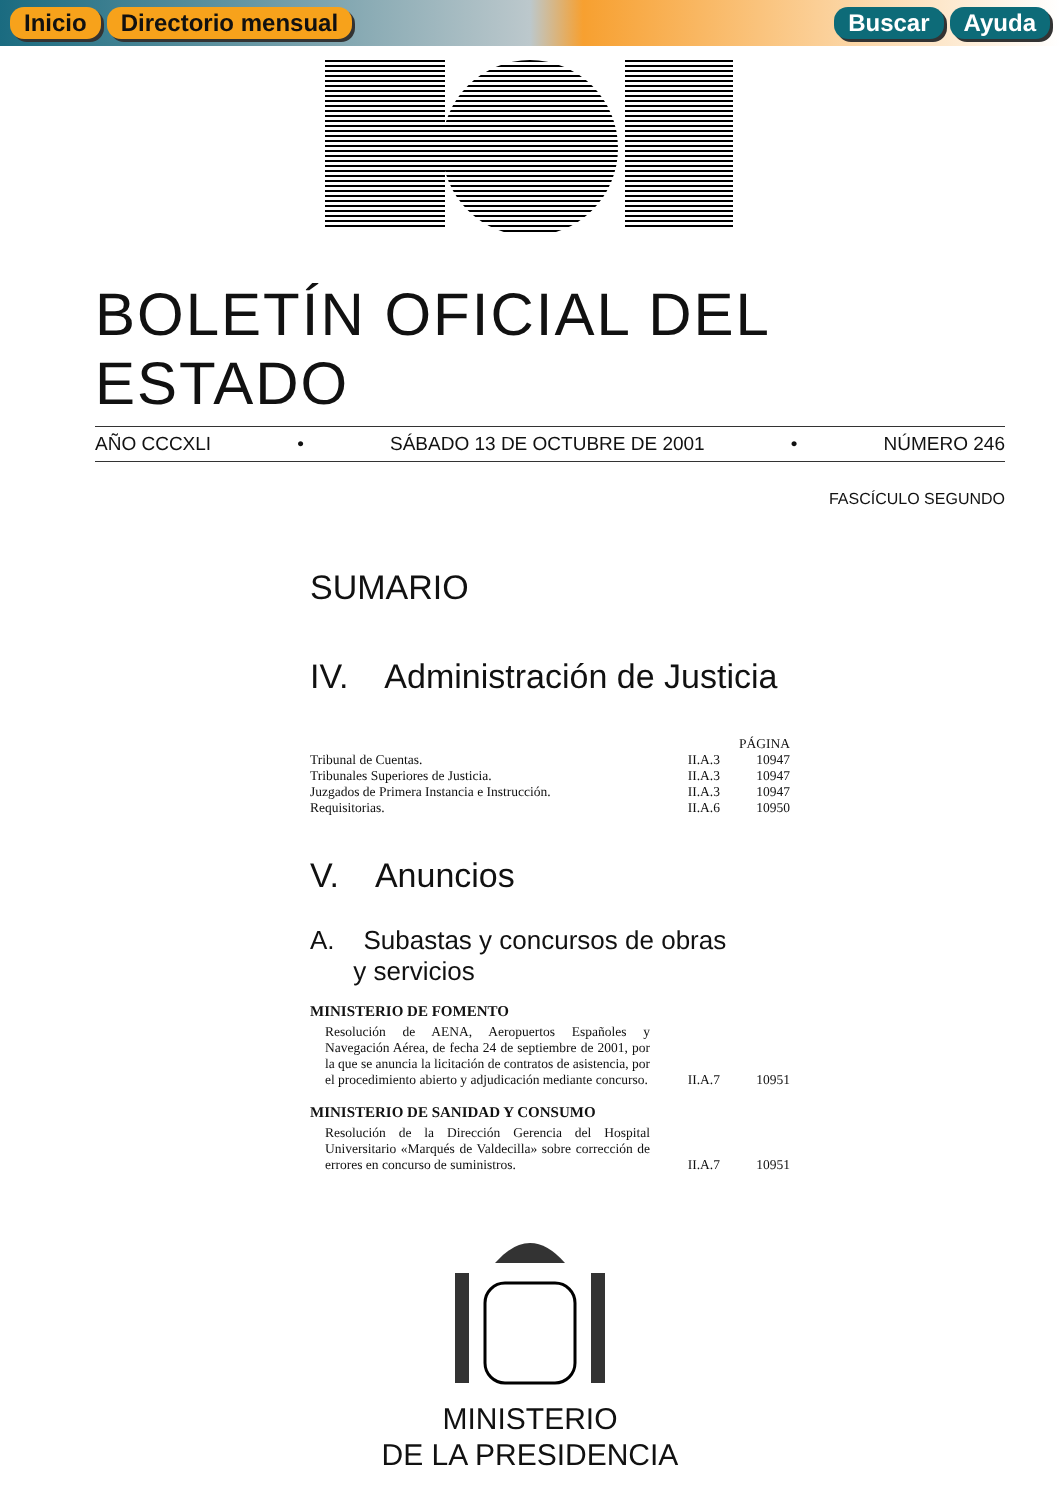Inicio Directorio mensual Buscar Ayuda
BOLETÍN OFICIAL DEL ESTADO
AÑO CCCXLI • SÁBADO 13 DE OCTUBRE DE 2001 • NÚMERO 246
FASCÍCULO SEGUNDO
SUMARIO
IV. Administración de Justicia
| | | PÁGINA |
| --- | --- | --- |
| Tribunal de Cuentas. | II.A.3 | 10947 |
| Tribunales Superiores de Justicia. | II.A.3 | 10947 |
| Juzgados de Primera Instancia e Instrucción. | II.A.3 | 10947 |
| Requisitorias. | II.A.6 | 10950 |
V. Anuncios
A. Subastas y concursos de obras
y servicios
MINISTERIO DE FOMENTO
| Resolución de AENA, Aeropuertos Españoles y Navegación Aérea, de fecha 24 de septiembre de 2001, por la que se anuncia la licitación de contratos de asistencia, por el procedimiento abierto y adjudicación mediante concurso. | II.A.7 | 10951 |
MINISTERIO DE SANIDAD Y CONSUMO
| Resolución de la Dirección Gerencia del Hospital Universitario «Marqués de Valdecilla» sobre corrección de errores en concurso de suministros. | II.A.7 | 10951 |
MINISTERIO
DE LA PRESIDENCIA